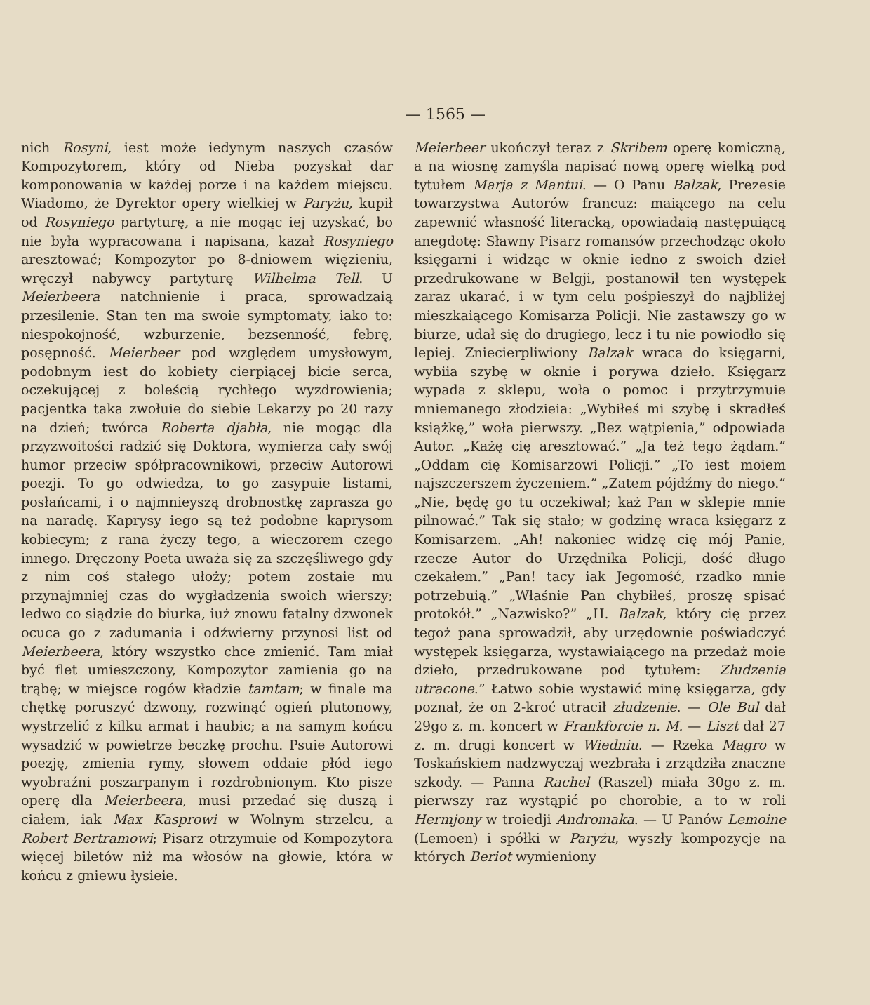— 1565 —
nich Rosyni, iest może iedynym naszych czasów Kompozytorem, który od Nieba pozyskał dar komponowania w każdej porze i na każdem miejscu. Wiadomo, że Dyrektor opery wielkiej w Paryżu, kupił od Rosyniego partyturę, a nie mogąc iej uzyskać, bo nie była wypracowana i napisana, kazał Rosyniego aresztować; Kompozytor po 8-dniowem więzieniu, wręczył nabywcy partyturę Wilhelma Tell. U Meierbeera natchnienie i praca, sprowadzaią przesilenie. Stan ten ma swoie symptomaty, iako to: niespokojność, wzburzenie, bezsenność, febrę, posępność. Meierbeer pod względem umysłowym, podobnym iest do kobiety cierpiącej bicie serca, oczekującej z boleścią rychłego wyzdrowienia; pacjentka taka zwołuie do siebie Lekarzy po 20 razy na dzień; twórca Roberta djabła, nie mogąc dla przyzwoitości radzić się Doktora, wymierza cały swój humor przeciw spółpracownikowi, przeciw Autorowi poezji. To go odwiedza, to go zasypuie listami, posłańcami, i o najmnieyszą drobnostkę zaprasza go na naradę. Kaprysy iego są też podobne kaprysom kobiecym; z rana życzy tego, a wieczorem czego innego. Dręczony Poeta uważa się za szczęśliwego gdy z nim coś stałego ułoży; potem zostaie mu przynajmniej czas do wygładzenia swoich wierszy; ledwo co siądzie do biurka, iuż znowu fatalny dzwonek ocuca go z zadumania i odźwierny przynosi list od Meierbeera, który wszystko chce zmienić. Tam miał być flet umieszczony, Kompozytor zamienia go na trąbę; w miejsce rogów kładzie tamtam; w finale ma chętkę poruszyć dzwony, rozwinąć ogień plutonowy, wystrzelić z kilku armat i haubic; a na samym końcu wysadzić w powietrze beczkę prochu. Psuie Autorowi poezję, zmienia rymy, słowem oddaie płód iego wyobraźni poszarpanym i rozdrobnionym. Kto pisze operę dla Meierbeera, musi przedać się duszą i ciałem, iak Max Kasprowi w Wolnym strzelcu, a Robert Bertramowi; Pisarz otrzymuie od Kompozytora więcej biletów niż ma włosów na głowie, która w końcu z gniewu łysieie.
Meierbeer ukończył teraz z Skribem operę komiczną, a na wiosnę zamyśla napisać nową operę wielką pod tytułem Marja z Mantui. — O Panu Balzak, Prezesie towarzystwa Autorów francuz: maiącego na celu zapewnić własność literacką, opowiadaią następuiącą anegdotę: Sławny Pisarz romansów przechodząc około księgarni i widząc w oknie iedno z swoich dzieł przedrukowane w Belgji, postanowił ten występek zaraz ukarać, i w tym celu pośpieszył do najbliżej mieszkaiącego Komisarza Policji. Nie zastawszy go w biurze, udał się do drugiego, lecz i tu nie powiodło się lepiej. Zniecierpliwiony Balzak wraca do księgarni, wybiia szybę w oknie i porywa dzieło. Księgarz wypada z sklepu, woła o pomoc i przytrzymuie mniemanego złodzieia: „Wybiłeś mi szybę i skradłeś książkę,” woła pierwszy. „Bez wątpienia,” odpowiada Autor. „Każę cię aresztować.” „Ja też tego żądam.” „Oddam cię Komisarzowi Policji.” „To iest moiem najszczerszem życzeniem.” „Zatem pójdźmy do niego.” „Nie, będę go tu oczekiwał; każ Pan w sklepie mnie pilnować.” Tak się stało; w godzinę wraca księgarz z Komisarzem. „Ah! nakoniec widzę cię mój Panie, rzecze Autor do Urzędnika Policji, dość długo czekałem.” „Pan! tacy iak Jegomość, rzadko mnie potrzebuią.” „Właśnie Pan chybiłeś, proszę spisać protokół.” „Nazwisko?” „H. Balzak, który cię przez tegoż pana sprowadził, aby urzędownie poświadczyć występek księgarza, wystawiaiącego na przedaż moie dzieło, przedrukowane pod tytułem: Złudzenia utracone.” Łatwo sobie wystawić minę księgarza, gdy poznał, że on 2-kroć utracił złudzenie. — Ole Bul dał 29go z. m. koncert w Frankforcie n. M. — Liszt dał 27 z. m. drugi koncert w Wiedniu. — Rzeka Magro w Toskańskiem nadzwyczaj wezbrała i zrządziła znaczne szkody. — Panna Rachel (Raszel) miała 30go z. m. pierwszy raz wystąpić po chorobie, a to w roli Hermjony w troiedji Andromaka. — U Panów Lemoine (Lemoen) i spółki w Paryżu, wyszły kompozycje na których Beriot wymieniony